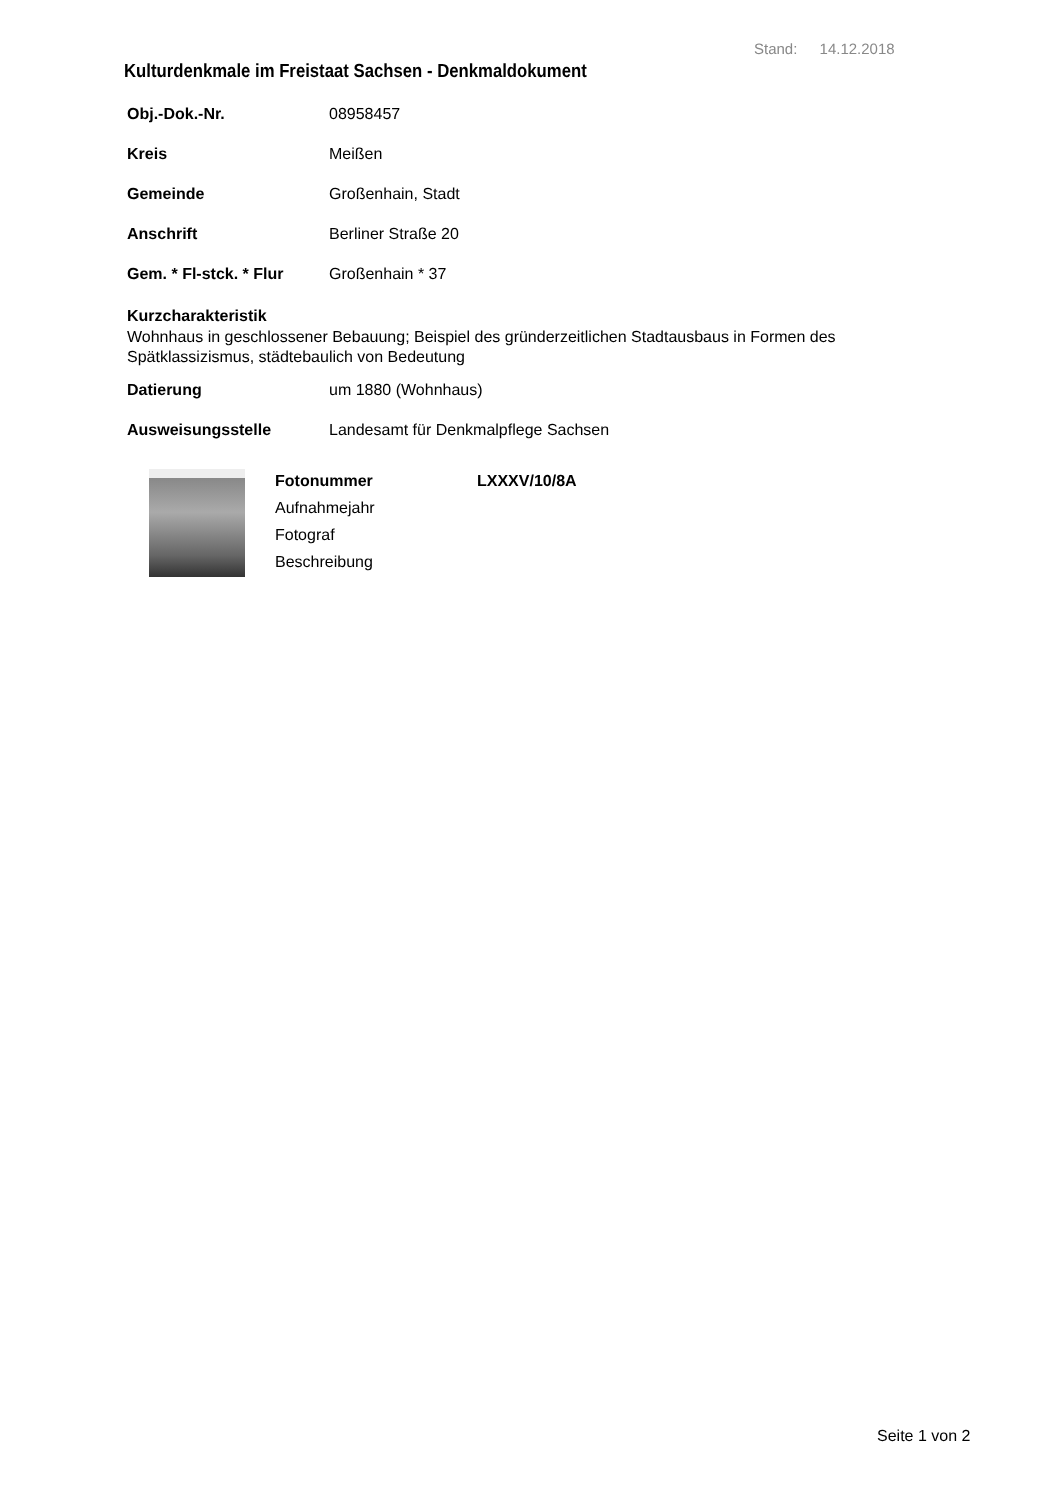Stand: 14.12.2018
Kulturdenkmale im Freistaat Sachsen - Denkmaldokument
Obj.-Dok.-Nr. 08958457
Kreis Meißen
Gemeinde Großenhain, Stadt
Anschrift Berliner Straße 20
Gem. * Fl-stck. * Flur Großenhain * 37
Kurzcharakteristik
Wohnhaus in geschlossener Bebauung; Beispiel des gründerzeitlichen Stadtausbaus in Formen des Spätklassizismus, städtebaulich von Bedeutung
Datierung um 1880 (Wohnhaus)
Ausweisungsstelle Landesamt für Denkmalpflege Sachsen
| Fotonummer | LXXXV/10/8A |
| Aufnahmejahr | |
| Fotograf | |
| Beschreibung | |
Seite 1 von 2